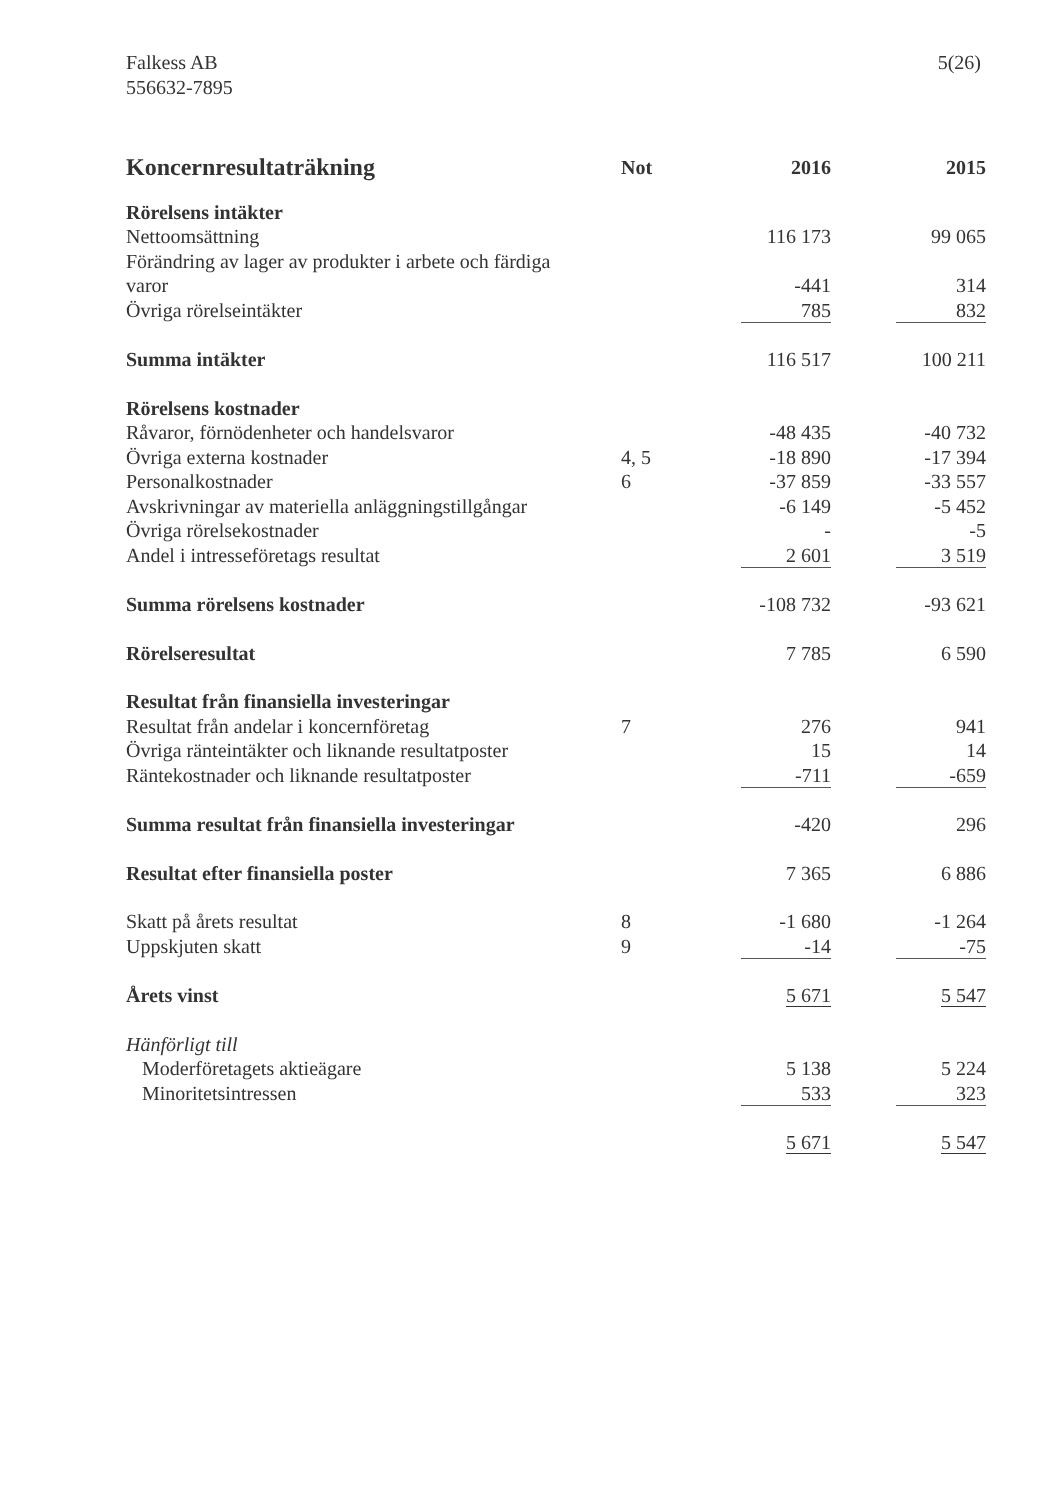Falkess AB
556632-7895
5(26)
| Koncernresultaträkning | Not | 2016 | | 2015 |
| --- | --- | --- | --- | --- |
| Rörelsens intäkter | | | | |
| Nettoomsättning | | 116 173 | | 99 065 |
| Förändring av lager av produkter i arbete och färdiga varor | | -441 | | 314 |
| Övriga rörelseintäkter | | 785 | | 832 |
| Summa intäkter | | 116 517 | | 100 211 |
| Rörelsens kostnader | | | | |
| Råvaror, förnödenheter och handelsvaror | | -48 435 | | -40 732 |
| Övriga externa kostnader | 4, 5 | -18 890 | | -17 394 |
| Personalkostnader | 6 | -37 859 | | -33 557 |
| Avskrivningar av materiella anläggningstillgångar | | -6 149 | | -5 452 |
| Övriga rörelsekostnader | | - | | -5 |
| Andel i intresseföretags resultat | | 2 601 | | 3 519 |
| Summa rörelsens kostnader | | -108 732 | | -93 621 |
| Rörelseresultat | | 7 785 | | 6 590 |
| Resultat från finansiella investeringar | | | | |
| Resultat från andelar i koncernföretag | 7 | 276 | | 941 |
| Övriga ränteintäkter och liknande resultatposter | | 15 | | 14 |
| Räntekostnader och liknande resultatposter | | -711 | | -659 |
| Summa resultat från finansiella investeringar | | -420 | | 296 |
| Resultat efter finansiella poster | | 7 365 | | 6 886 |
| Skatt på årets resultat | 8 | -1 680 | | -1 264 |
| Uppskjuten skatt | 9 | -14 | | -75 |
| Årets vinst | | 5 671 | | 5 547 |
| Hänförligt till | | | | |
| Moderföretagets aktieägare | | 5 138 | | 5 224 |
| Minoritetsintressen | | 533 | | 323 |
| | | 5 671 | | 5 547 |